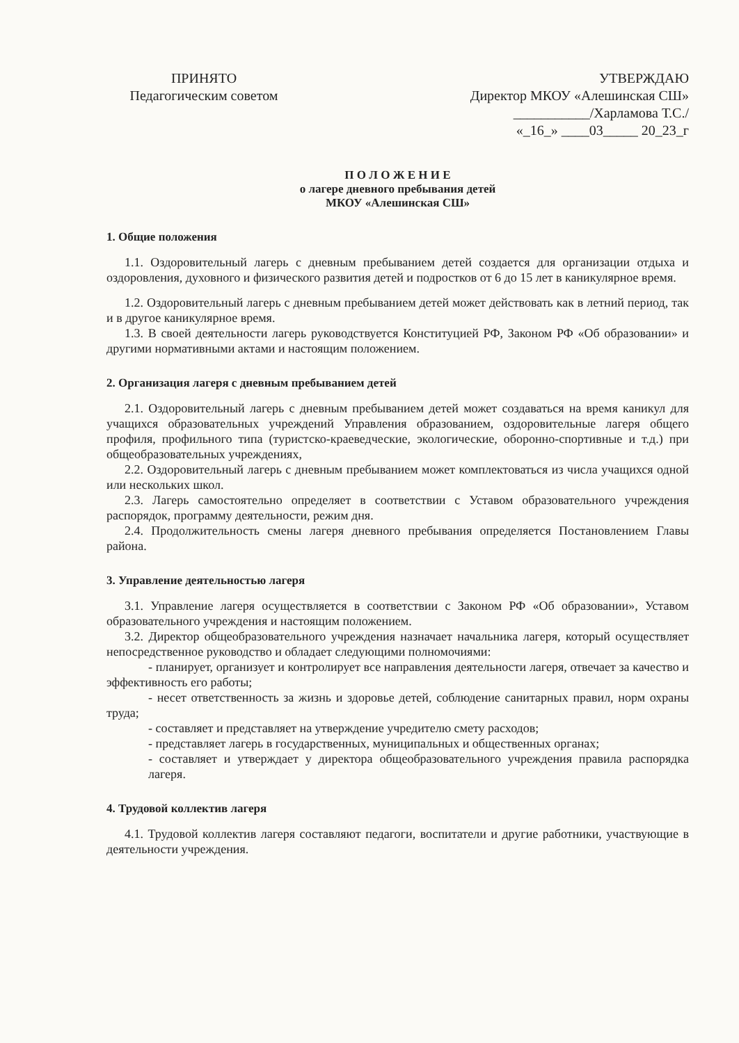ПРИНЯТО
Педагогическим советом
УТВЕРЖДАЮ
Директор МКОУ «Алешинская СШ»
___________/Харламова Т.С./
«_16_» ____03_____ 20_23_г
П О Л О Ж Е Н И Е
о лагере дневного пребывания детей
МКОУ «Алешинская СШ»
1. Общие положения
1.1. Оздоровительный лагерь с дневным пребыванием детей создается для организации отдыха и оздоровления, духовного и физического развития детей и подростков от 6 до 15 лет в каникулярное время.
1.2. Оздоровительный лагерь с дневным пребыванием детей может действовать как в летний период, так и в другое каникулярное время.
1.3. В своей деятельности лагерь руководствуется Конституцией РФ, Законом РФ «Об образовании» и другими нормативными актами и настоящим положением.
2. Организация лагеря с дневным пребыванием детей
2.1. Оздоровительный лагерь с дневным пребыванием детей может создаваться на время каникул для учащихся образовательных учреждений Управления образованием, оздоровительные лагеря общего профиля, профильного типа (туристско-краеведческие, экологические, оборонно-спортивные и т.д.) при общеобразовательных учреждениях,
2.2. Оздоровительный лагерь с дневным пребыванием может комплектоваться из числа учащихся одной или нескольких школ.
2.3. Лагерь самостоятельно определяет в соответствии с Уставом образовательного учреждения распорядок, программу деятельности, режим дня.
2.4. Продолжительность смены лагеря дневного пребывания определяется Постановлением Главы района.
3. Управление деятельностью лагеря
3.1. Управление лагеря осуществляется в соответствии с Законом РФ «Об образовании», Уставом образовательного учреждения и настоящим положением.
3.2. Директор общеобразовательного учреждения назначает начальника лагеря, который осуществляет непосредственное руководство и обладает следующими полномочиями:
- планирует, организует и контролирует все направления деятельности лагеря, отвечает за качество и эффективность его работы;
- несет ответственность за жизнь и здоровье детей, соблюдение санитарных правил, норм охраны труда;
- составляет и представляет на утверждение учредителю смету расходов;
- представляет лагерь в государственных, муниципальных и общественных органах;
- составляет и утверждает у директора общеобразовательного учреждения правила распорядка лагеря.
4. Трудовой коллектив лагеря
4.1. Трудовой коллектив лагеря составляют педагоги, воспитатели и другие работники, участвующие в деятельности учреждения.